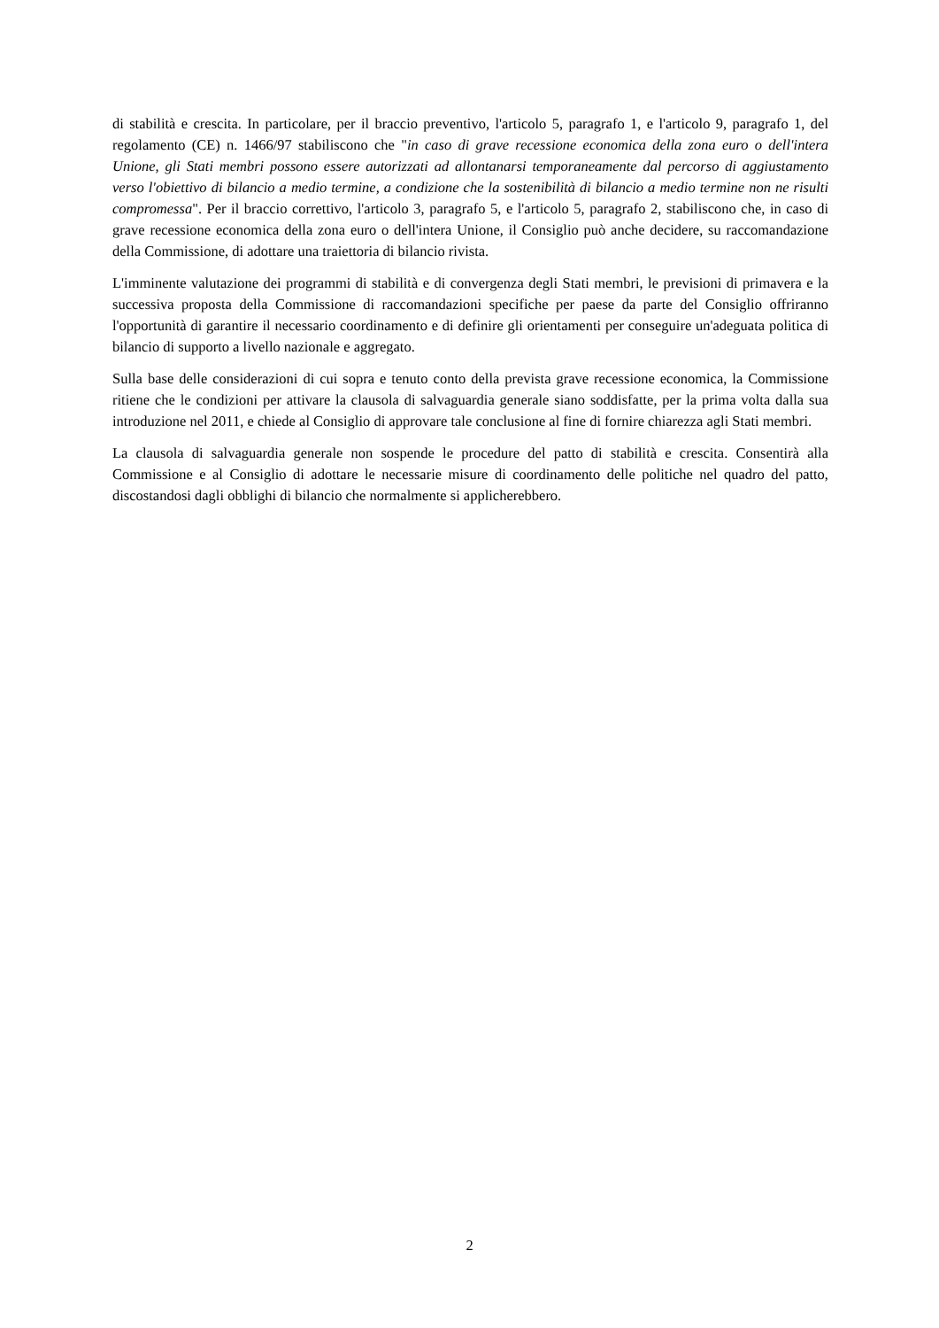di stabilità e crescita. In particolare, per il braccio preventivo, l'articolo 5, paragrafo 1, e l'articolo 9, paragrafo 1, del regolamento (CE) n. 1466/97 stabiliscono che "in caso di grave recessione economica della zona euro o dell'intera Unione, gli Stati membri possono essere autorizzati ad allontanarsi temporaneamente dal percorso di aggiustamento verso l'obiettivo di bilancio a medio termine, a condizione che la sostenibilità di bilancio a medio termine non ne risulti compromessa". Per il braccio correttivo, l'articolo 3, paragrafo 5, e l'articolo 5, paragrafo 2, stabiliscono che, in caso di grave recessione economica della zona euro o dell'intera Unione, il Consiglio può anche decidere, su raccomandazione della Commissione, di adottare una traiettoria di bilancio rivista.
L'imminente valutazione dei programmi di stabilità e di convergenza degli Stati membri, le previsioni di primavera e la successiva proposta della Commissione di raccomandazioni specifiche per paese da parte del Consiglio offriranno l'opportunità di garantire il necessario coordinamento e di definire gli orientamenti per conseguire un'adeguata politica di bilancio di supporto a livello nazionale e aggregato.
Sulla base delle considerazioni di cui sopra e tenuto conto della prevista grave recessione economica, la Commissione ritiene che le condizioni per attivare la clausola di salvaguardia generale siano soddisfatte, per la prima volta dalla sua introduzione nel 2011, e chiede al Consiglio di approvare tale conclusione al fine di fornire chiarezza agli Stati membri.
La clausola di salvaguardia generale non sospende le procedure del patto di stabilità e crescita. Consentirà alla Commissione e al Consiglio di adottare le necessarie misure di coordinamento delle politiche nel quadro del patto, discostandosi dagli obblighi di bilancio che normalmente si applicherebbero.
2